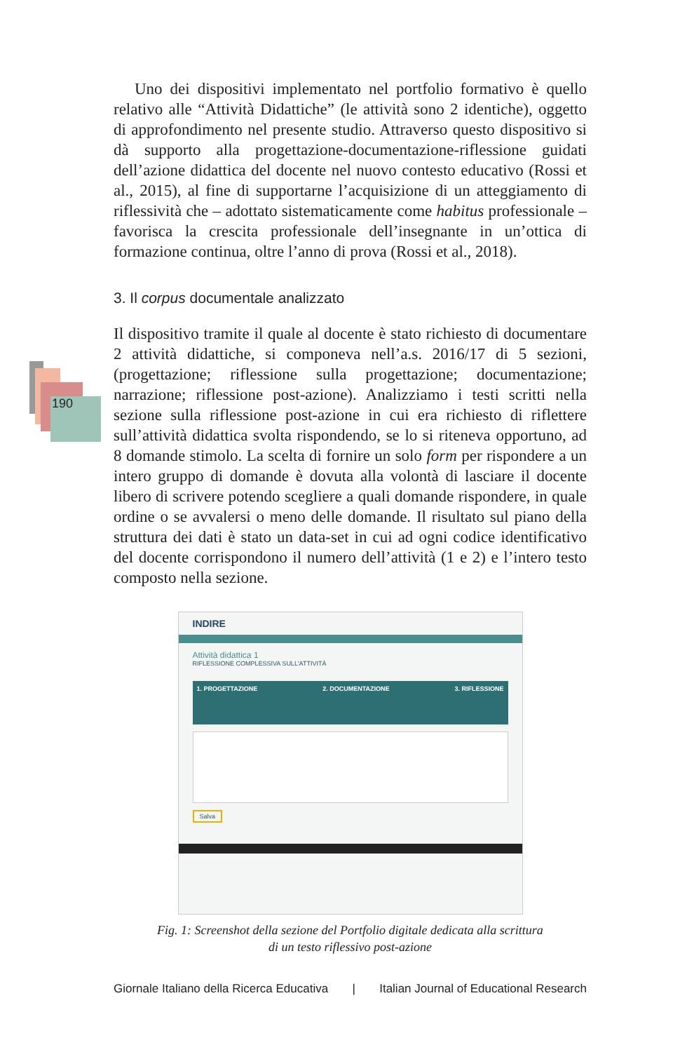190
Uno dei dispositivi implementato nel portfolio formativo è quello relativo alle “Attività Didattiche” (le attività sono 2 identiche), oggetto di approfondimento nel presente studio. Attraverso questo dispositivo si dà supporto alla progettazione-documentazione-riflessione guidati dell’azione didattica del docente nel nuovo contesto educativo (Rossi et al., 2015), al fine di supportarne l’acquisizione di un atteggiamento di riflessività che – adottato sistematicamente come habitus professionale – favorisca la crescita professionale dell’insegnante in un’ottica di formazione continua, oltre l’anno di prova (Rossi et al., 2018).
3. Il corpus documentale analizzato
Il dispositivo tramite il quale al docente è stato richiesto di documentare 2 attività didattiche, si componeva nell’a.s. 2016/17 di 5 sezioni, (progettazione; riflessione sulla progettazione; documentazione; narrazione; riflessione post-azione). Analizziamo i testi scritti nella sezione sulla riflessione post-azione in cui era richiesto di riflettere sull’attività didattica svolta rispondendo, se lo si riteneva opportuno, ad 8 domande stimolo. La scelta di fornire un solo form per rispondere a un intero gruppo di domande è dovuta alla volontà di lasciare il docente libero di scrivere potendo scegliere a quali domande rispondere, in quale ordine o se avvalersi o meno delle domande. Il risultato sul piano della struttura dei dati è stato un data-set in cui ad ogni codice identificativo del docente corrispondono il numero dell’attività (1 e 2) e l’intero testo composto nella sezione.
INDIRE
Attività didattica 1
RIFLESSIONE COMPLESSIVA SULL'ATTIVITÀ
1. PROGETTAZIONE 2. DOCUMENTAZIONE 3. RIFLESSIONE
Salva
Fig. 1: Screenshot della sezione del Portfolio digitale dedicata alla scrittura
di un testo riflessivo post-azione
Giornale Italiano della Ricerca Educativa | Italian Journal of Educational Research